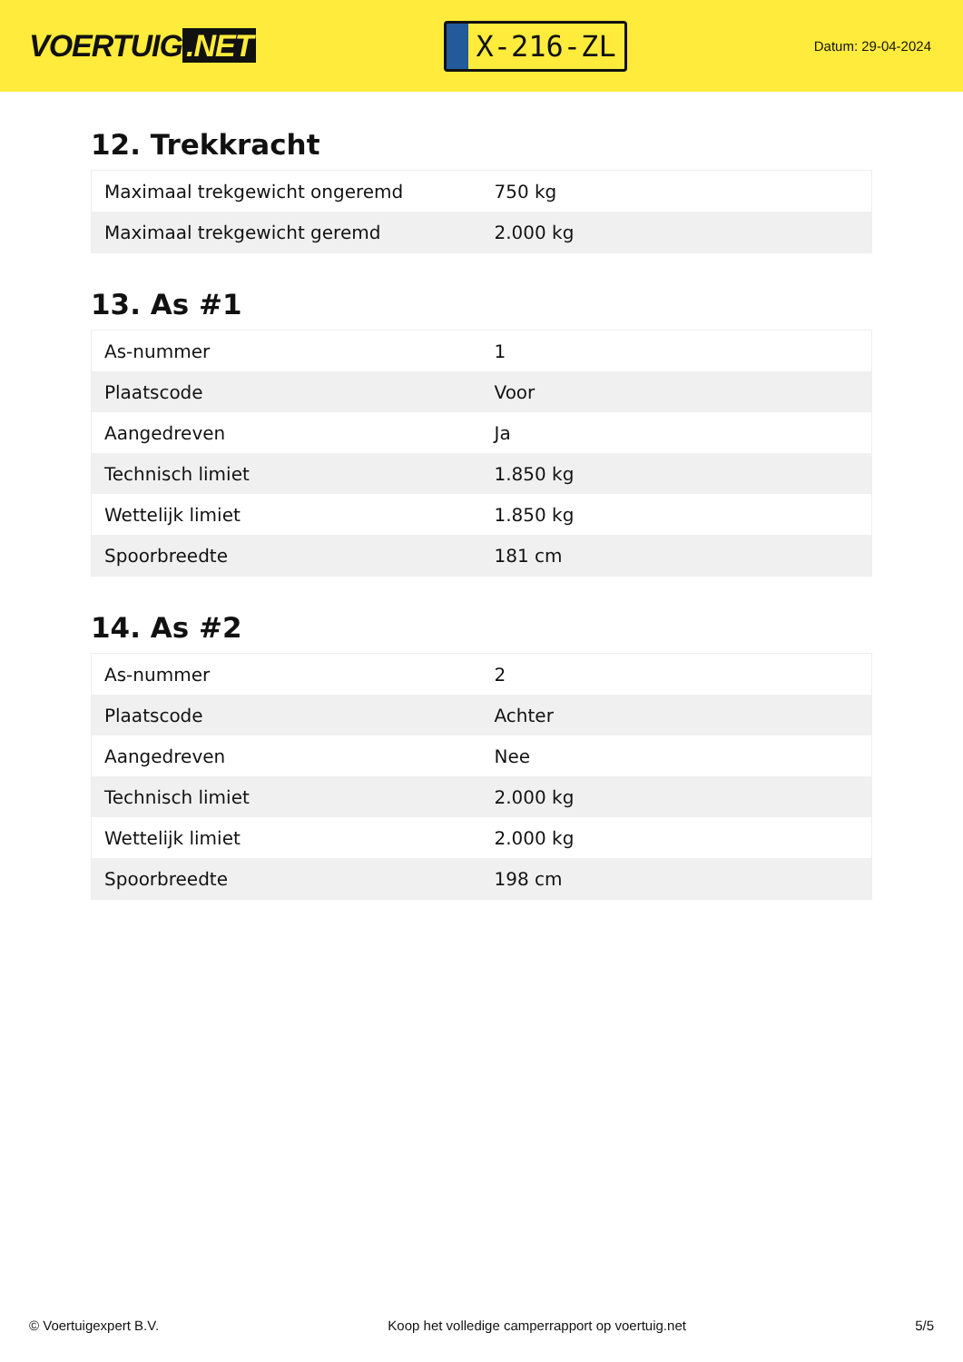VOERTUIG.NET
X-216-ZL
Datum: 29-04-2024
12. Trekkracht
| Maximaal trekgewicht ongeremd | 750 kg |
| Maximaal trekgewicht geremd | 2.000 kg |
13. As #1
| As-nummer | 1 |
| Plaatscode | Voor |
| Aangedreven | Ja |
| Technisch limiet | 1.850 kg |
| Wettelijk limiet | 1.850 kg |
| Spoorbreedte | 181 cm |
14. As #2
| As-nummer | 2 |
| Plaatscode | Achter |
| Aangedreven | Nee |
| Technisch limiet | 2.000 kg |
| Wettelijk limiet | 2.000 kg |
| Spoorbreedte | 198 cm |
© Voertuigexpert B.V. Koop het volledige camperrapport op voertuig.net 5/5